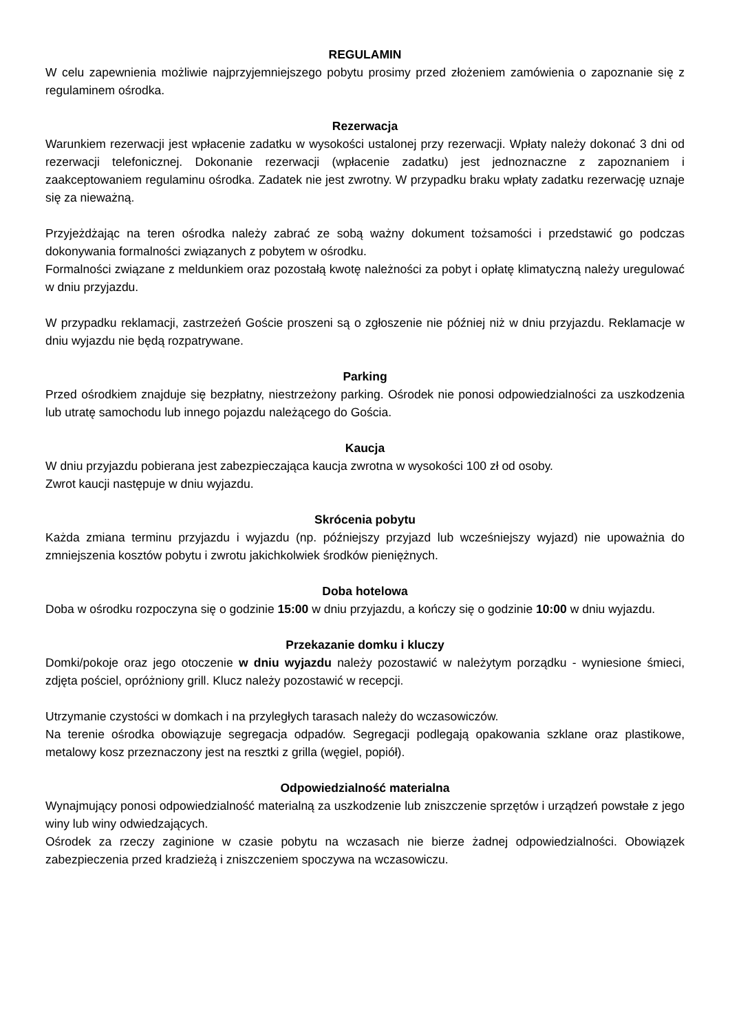REGULAMIN
W celu zapewnienia możliwie najprzyjemniejszego pobytu prosimy przed złożeniem zamówienia o zapoznanie się z regulaminem ośrodka.
Rezerwacja
Warunkiem rezerwacji jest wpłacenie zadatku w wysokości ustalonej przy rezerwacji. Wpłaty należy dokonać 3 dni od rezerwacji telefonicznej. Dokonanie rezerwacji (wpłacenie zadatku) jest jednoznaczne z zapoznaniem i zaakceptowaniem regulaminu ośrodka. Zadatek nie jest zwrotny. W przypadku braku wpłaty zadatku rezerwację uznaje się za nieważną.
Przyjeżdżając na teren ośrodka należy zabrać ze sobą ważny dokument tożsamości i przedstawić go podczas dokonywania formalności związanych z pobytem w ośrodku.
Formalności związane z meldunkiem oraz pozostałą kwotę należności za pobyt i opłatę klimatyczną należy uregulować w dniu przyjazdu.
W przypadku reklamacji, zastrzeżeń Goście proszeni są o zgłoszenie nie później niż w dniu przyjazdu. Reklamacje w dniu wyjazdu nie będą rozpatrywane.
Parking
Przed ośrodkiem znajduje się bezpłatny, niestrzeżony parking. Ośrodek nie ponosi odpowiedzialności za uszkodzenia lub utratę samochodu lub innego pojazdu należącego do Gościa.
Kaucja
W dniu przyjazdu pobierana jest zabezpieczająca kaucja zwrotna w wysokości 100 zł od osoby.
Zwrot kaucji następuje w dniu wyjazdu.
Skrócenia pobytu
Każda zmiana terminu przyjazdu i wyjazdu (np. późniejszy przyjazd lub wcześniejszy wyjazd) nie upoważnia do zmniejszenia kosztów pobytu i zwrotu jakichkolwiek środków pieniężnych.
Doba hotelowa
Doba w ośrodku rozpoczyna się o godzinie 15:00 w dniu przyjazdu, a kończy się o godzinie 10:00 w dniu wyjazdu.
Przekazanie domku i kluczy
Domki/pokoje oraz jego otoczenie w dniu wyjazdu należy pozostawić w należytym porządku - wyniesione śmieci, zdjęta pościel, opróżniony grill. Klucz należy pozostawić w recepcji.
Utrzymanie czystości w domkach i na przyległych tarasach należy do wczasowiczów.
Na terenie ośrodka obowiązuje segregacja odpadów. Segregacji podlegają opakowania szklane oraz plastikowe, metalowy kosz przeznaczony jest na resztki z grilla (węgiel, popiół).
Odpowiedzialność materialna
Wynajmujący ponosi odpowiedzialność materialną za uszkodzenie lub zniszczenie sprzętów i urządzeń powstałe z jego winy lub winy odwiedzających.
Ośrodek za rzeczy zaginione w czasie pobytu na wczasach nie bierze żadnej odpowiedzialności. Obowiązek zabezpieczenia przed kradzieżą i zniszczeniem spoczywa na wczasowiczu.